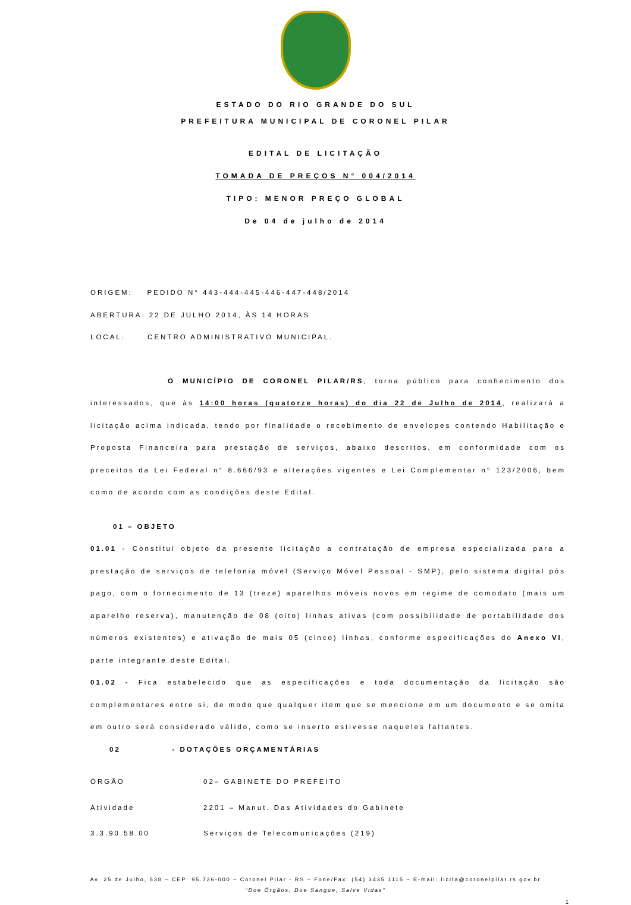ESTADO DO RIO GRANDE DO SUL
PREFEITURA MUNICIPAL DE CORONEL PILAR
EDITAL DE LICITAÇÃO
TOMADA DE PREÇOS N° 004/2014
TIPO: MENOR PREÇO GLOBAL
De 04 de julho de 2014
ORIGEM: PEDIDO N° 443-444-445-446-447-448/2014
ABERTURA: 22 DE JULHO 2014, ÀS 14 HORAS
LOCAL: CENTRO ADMINISTRATIVO MUNICIPAL.
O MUNICÍPIO DE CORONEL PILAR/RS, torna público para conhecimento dos interessados, que às 14:00 horas (quatorze horas) do dia 22 de Julho de 2014, realizará a licitação acima indicada, tendo por finalidade o recebimento de envelopes contendo Habilitação e Proposta Financeira para prestação de serviços, abaixo descritos, em conformidade com os preceitos da Lei Federal n° 8.666/93 e alterações vigentes e Lei Complementar n° 123/2006, bem como de acordo com as condições deste Edital.
01 – OBJETO
01.01 - Constitui objeto da presente licitação a contratação de empresa especializada para a prestação de serviços de telefonia móvel (Serviço Móvel Pessoal - SMP), pelo sistema digital pós pago, com o fornecimento de 13 (treze) aparelhos móveis novos em regime de comodato (mais um aparelho reserva), manutenção de 08 (oito) linhas ativas (com possibilidade de portabilidade dos números existentes) e ativação de mais 05 (cinco) linhas, conforme especificações do Anexo VI, parte integrante deste Edital.
01.02 - Fica estabelecido que as especificações e toda documentação da licitação são complementares entre si, de modo que qualquer item que se mencione em um documento e se omita em outro será considerado válido, como se inserto estivesse naqueles faltantes.
02 - DOTAÇÕES ORÇAMENTÁRIAS
| ÓRGÃO | 02– GABINETE DO PREFEITO |
| Atividade | 2201 – Manut. Das Atividades do Gabinete |
| 3.3.90.58.00 | Serviços de Telecomunicações (219) |
Av. 25 de Julho, 538 – CEP: 95.726-000 – Coronel Pilar - RS – Fone/Fax: (54) 3435 1115 – E-mail: licita@coronelpilar.rs.gov.br
“Doe Órgãos, Doe Sangue, Salve Vidas”
1